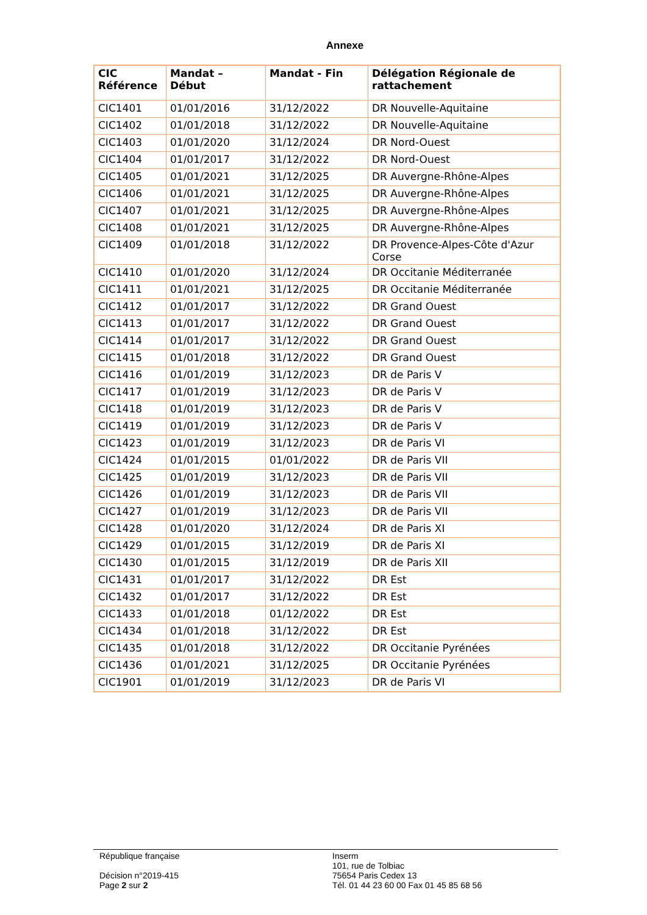Annexe
| CIC Référence | Mandat – Début | Mandat - Fin | Délégation Régionale de rattachement |
| --- | --- | --- | --- |
| CIC1401 | 01/01/2016 | 31/12/2022 | DR Nouvelle-Aquitaine |
| CIC1402 | 01/01/2018 | 31/12/2022 | DR Nouvelle-Aquitaine |
| CIC1403 | 01/01/2020 | 31/12/2024 | DR Nord-Ouest |
| CIC1404 | 01/01/2017 | 31/12/2022 | DR Nord-Ouest |
| CIC1405 | 01/01/2021 | 31/12/2025 | DR Auvergne-Rhône-Alpes |
| CIC1406 | 01/01/2021 | 31/12/2025 | DR Auvergne-Rhône-Alpes |
| CIC1407 | 01/01/2021 | 31/12/2025 | DR Auvergne-Rhône-Alpes |
| CIC1408 | 01/01/2021 | 31/12/2025 | DR Auvergne-Rhône-Alpes |
| CIC1409 | 01/01/2018 | 31/12/2022 | DR Provence-Alpes-Côte d'Azur Corse |
| CIC1410 | 01/01/2020 | 31/12/2024 | DR Occitanie Méditerranée |
| CIC1411 | 01/01/2021 | 31/12/2025 | DR Occitanie Méditerranée |
| CIC1412 | 01/01/2017 | 31/12/2022 | DR Grand Ouest |
| CIC1413 | 01/01/2017 | 31/12/2022 | DR Grand Ouest |
| CIC1414 | 01/01/2017 | 31/12/2022 | DR Grand Ouest |
| CIC1415 | 01/01/2018 | 31/12/2022 | DR Grand Ouest |
| CIC1416 | 01/01/2019 | 31/12/2023 | DR de Paris V |
| CIC1417 | 01/01/2019 | 31/12/2023 | DR de Paris V |
| CIC1418 | 01/01/2019 | 31/12/2023 | DR de Paris V |
| CIC1419 | 01/01/2019 | 31/12/2023 | DR de Paris V |
| CIC1423 | 01/01/2019 | 31/12/2023 | DR de Paris VI |
| CIC1424 | 01/01/2015 | 01/01/2022 | DR de Paris VII |
| CIC1425 | 01/01/2019 | 31/12/2023 | DR de Paris VII |
| CIC1426 | 01/01/2019 | 31/12/2023 | DR de Paris VII |
| CIC1427 | 01/01/2019 | 31/12/2023 | DR de Paris VII |
| CIC1428 | 01/01/2020 | 31/12/2024 | DR de Paris XI |
| CIC1429 | 01/01/2015 | 31/12/2019 | DR de Paris XI |
| CIC1430 | 01/01/2015 | 31/12/2019 | DR de Paris XII |
| CIC1431 | 01/01/2017 | 31/12/2022 | DR Est |
| CIC1432 | 01/01/2017 | 31/12/2022 | DR Est |
| CIC1433 | 01/01/2018 | 01/12/2022 | DR Est |
| CIC1434 | 01/01/2018 | 31/12/2022 | DR Est |
| CIC1435 | 01/01/2018 | 31/12/2022 | DR Occitanie Pyrénées |
| CIC1436 | 01/01/2021 | 31/12/2025 | DR Occitanie Pyrénées |
| CIC1901 | 01/01/2019 | 31/12/2023 | DR de Paris VI |
République française
Décision n°2019-415
Page 2 sur 2
Inserm
101, rue de Tolbiac
75654 Paris Cedex 13
Tél. 01 44 23 60 00 Fax 01 45 85 68 56